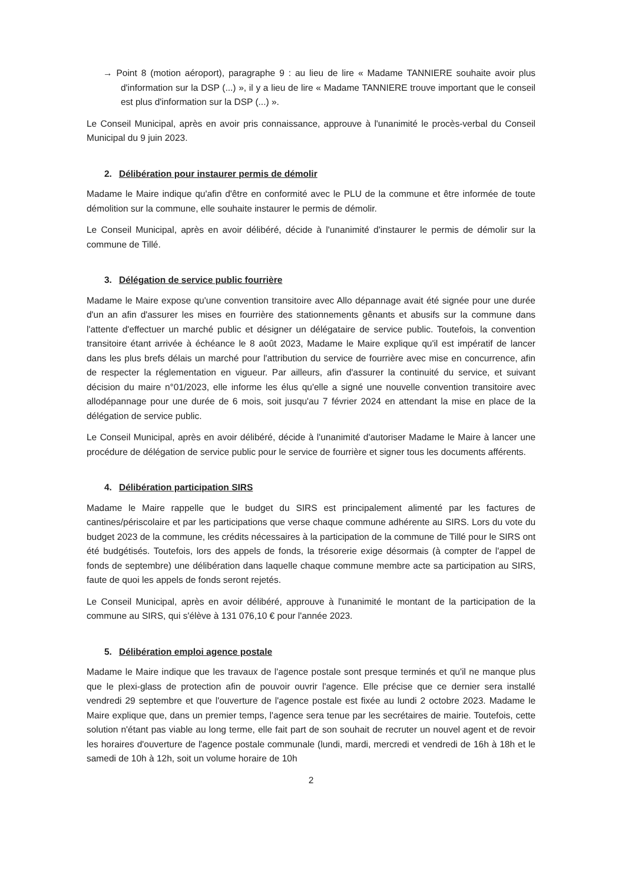→ Point 8 (motion aéroport), paragraphe 9 : au lieu de lire « Madame TANNIERE souhaite avoir plus d'information sur la DSP (...) », il y a lieu de lire « Madame TANNIERE trouve important que le conseil est plus d'information sur la DSP (...) ».
Le Conseil Municipal, après en avoir pris connaissance, approuve à l'unanimité le procès-verbal du Conseil Municipal du 9 juin 2023.
2. Délibération pour instaurer permis de démolir
Madame le Maire indique qu'afin d'être en conformité avec le PLU de la commune et être informée de toute démolition sur la commune, elle souhaite instaurer le permis de démolir.
Le Conseil Municipal, après en avoir délibéré, décide à l'unanimité d'instaurer le permis de démolir sur la commune de Tillé.
3. Délégation de service public fourrière
Madame le Maire expose qu'une convention transitoire avec Allo dépannage avait été signée pour une durée d'un an afin d'assurer les mises en fourrière des stationnements gênants et abusifs sur la commune dans l'attente d'effectuer un marché public et désigner un délégataire de service public. Toutefois, la convention transitoire étant arrivée à échéance le 8 août 2023, Madame le Maire explique qu'il est impératif de lancer dans les plus brefs délais un marché pour l'attribution du service de fourrière avec mise en concurrence, afin de respecter la réglementation en vigueur. Par ailleurs, afin d'assurer la continuité du service, et suivant décision du maire n°01/2023, elle informe les élus qu'elle a signé une nouvelle convention transitoire avec allodépannage pour une durée de 6 mois, soit jusqu'au 7 février 2024 en attendant la mise en place de la délégation de service public.
Le Conseil Municipal, après en avoir délibéré, décide à l'unanimité d'autoriser Madame le Maire à lancer une procédure de délégation de service public pour le service de fourrière et signer tous les documents afférents.
4. Délibération participation SIRS
Madame le Maire rappelle que le budget du SIRS est principalement alimenté par les factures de cantines/périscolaire et par les participations que verse chaque commune adhérente au SIRS. Lors du vote du budget 2023 de la commune, les crédits nécessaires à la participation de la commune de Tillé pour le SIRS ont été budgétisés. Toutefois, lors des appels de fonds, la trésorerie exige désormais (à compter de l'appel de fonds de septembre) une délibération dans laquelle chaque commune membre acte sa participation au SIRS, faute de quoi les appels de fonds seront rejetés.
Le Conseil Municipal, après en avoir délibéré, approuve à l'unanimité le montant de la participation de la commune au SIRS, qui s'élève à 131 076,10 € pour l'année 2023.
5. Délibération emploi agence postale
Madame le Maire indique que les travaux de l'agence postale sont presque terminés et qu'il ne manque plus que le plexi-glass de protection afin de pouvoir ouvrir l'agence. Elle précise que ce dernier sera installé vendredi 29 septembre et que l'ouverture de l'agence postale est fixée au lundi 2 octobre 2023. Madame le Maire explique que, dans un premier temps, l'agence sera tenue par les secrétaires de mairie. Toutefois, cette solution n'étant pas viable au long terme, elle fait part de son souhait de recruter un nouvel agent et de revoir les horaires d'ouverture de l'agence postale communale (lundi, mardi, mercredi et vendredi de 16h à 18h et le samedi de 10h à 12h, soit un volume horaire de 10h
2